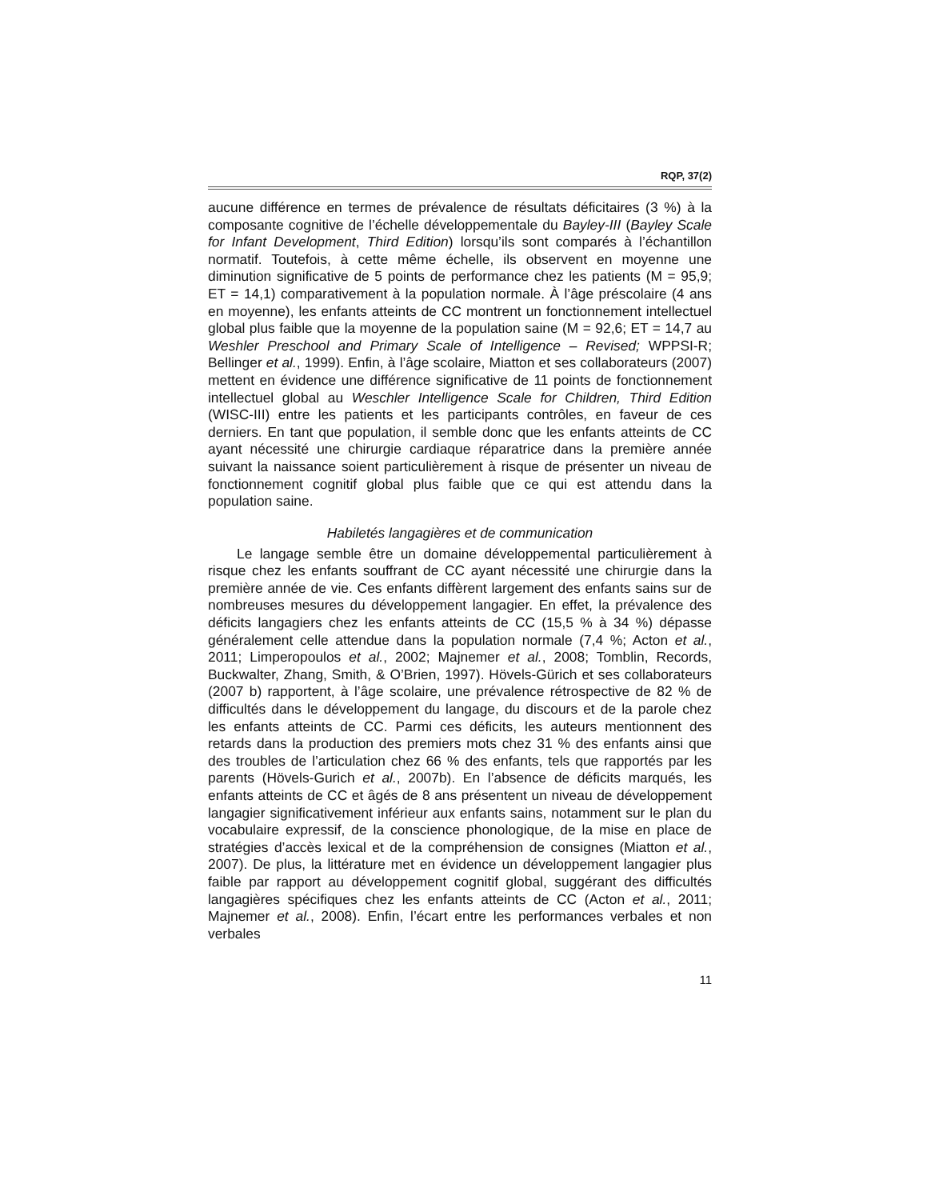RQP, 37(2)
aucune différence en termes de prévalence de résultats déficitaires (3 %) à la composante cognitive de l’échelle développementale du Bayley-III (Bayley Scale for Infant Development, Third Edition) lorsqu’ils sont comparés à l’échantillon normatif. Toutefois, à cette même échelle, ils observent en moyenne une diminution significative de 5 points de performance chez les patients (M = 95,9; ET = 14,1) comparativement à la population normale. À l’âge préscolaire (4 ans en moyenne), les enfants atteints de CC montrent un fonctionnement intellectuel global plus faible que la moyenne de la population saine (M = 92,6; ET = 14,7 au Weshler Preschool and Primary Scale of Intelligence – Revised; WPPSI-R; Bellinger et al., 1999). Enfin, à l’âge scolaire, Miatton et ses collaborateurs (2007) mettent en évidence une différence significative de 11 points de fonctionnement intellectuel global au Weschler Intelligence Scale for Children, Third Edition (WISC-III) entre les patients et les participants contrôles, en faveur de ces derniers. En tant que population, il semble donc que les enfants atteints de CC ayant nécessité une chirurgie cardiaque réparatrice dans la première année suivant la naissance soient particulièrement à risque de présenter un niveau de fonctionnement cognitif global plus faible que ce qui est attendu dans la population saine.
Habiletés langagières et de communication
Le langage semble être un domaine développemental particulièrement à risque chez les enfants souffrant de CC ayant nécessité une chirurgie dans la première année de vie. Ces enfants diffèrent largement des enfants sains sur de nombreuses mesures du développement langagier. En effet, la prévalence des déficits langagiers chez les enfants atteints de CC (15,5 % à 34 %) dépasse généralement celle attendue dans la population normale (7,4 %; Acton et al., 2011; Limperopoulos et al., 2002; Majnemer et al., 2008; Tomblin, Records, Buckwalter, Zhang, Smith, & O’Brien, 1997). Hövels-Gürich et ses collaborateurs (2007 b) rapportent, à l’âge scolaire, une prévalence rétrospective de 82 % de difficultés dans le développement du langage, du discours et de la parole chez les enfants atteints de CC. Parmi ces déficits, les auteurs mentionnent des retards dans la production des premiers mots chez 31 % des enfants ainsi que des troubles de l’articulation chez 66 % des enfants, tels que rapportés par les parents (Hövels-Gurich et al., 2007b). En l’absence de déficits marqués, les enfants atteints de CC et âgés de 8 ans présentent un niveau de développement langagier significativement inférieur aux enfants sains, notamment sur le plan du vocabulaire expressif, de la conscience phonologique, de la mise en place de stratégies d’accès lexical et de la compréhension de consignes (Miatton et al., 2007). De plus, la littérature met en évidence un développement langagier plus faible par rapport au développement cognitif global, suggérant des difficultés langagières spécifiques chez les enfants atteints de CC (Acton et al., 2011; Majnemer et al., 2008). Enfin, l’écart entre les performances verbales et non verbales
11